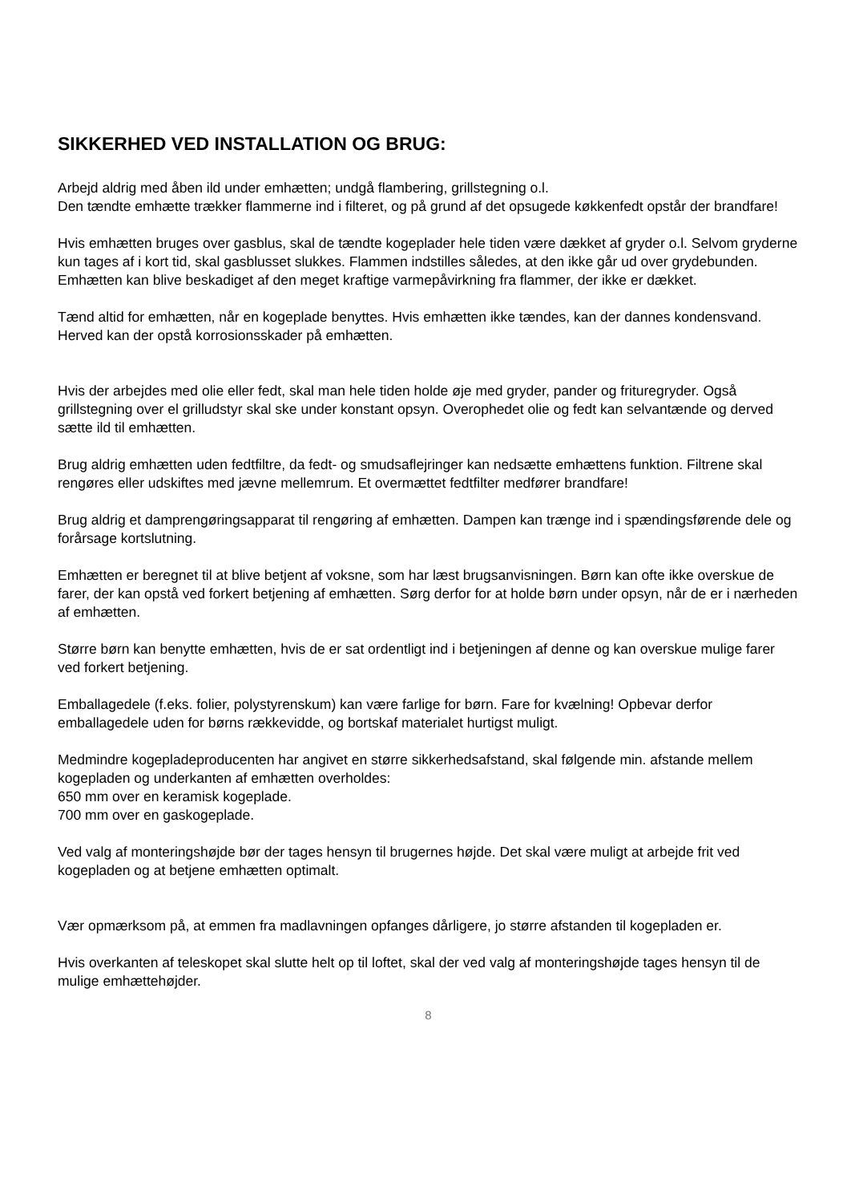SIKKERHED VED INSTALLATION OG BRUG:
Arbejd aldrig med åben ild under emhætten; undgå flambering, grillstegning o.l.
Den tændte emhætte trækker flammerne ind i filteret, og på grund af det opsugede køkkenfedt opstår der brandfare!
Hvis emhætten bruges over gasblus, skal de tændte kogeplader hele tiden være dækket af gryder o.l. Selvom gryderne kun tages af i kort tid, skal gasblusset slukkes. Flammen indstilles således, at den ikke går ud over grydebunden. Emhætten kan blive beskadiget af den meget kraftige varmepåvirkning fra flammer, der ikke er dækket.
Tænd altid for emhætten, når en kogeplade benyttes. Hvis emhætten ikke tændes, kan der dannes kondensvand. Herved kan der opstå korrosionsskader på emhætten.
Hvis der arbejdes med olie eller fedt, skal man hele tiden holde øje med gryder, pander og frituregryder. Også grillstegning over el grilludstyr skal ske under konstant opsyn. Overophedet olie og fedt kan selvantænde og derved sætte ild til emhætten.
Brug aldrig emhætten uden fedtfiltre, da fedt- og smudsaflejringer kan nedsætte emhættens funktion. Filtrene skal rengøres eller udskiftes med jævne mellemrum. Et overmættet fedtfilter medfører brandfare!
Brug aldrig et damprengøringsapparat til rengøring af emhætten. Dampen kan trænge ind i spændingsførende dele og forårsage kortslutning.
Emhætten er beregnet til at blive betjent af voksne, som har læst brugsanvisningen. Børn kan ofte ikke overskue de farer, der kan opstå ved forkert betjening af emhætten. Sørg derfor for at holde børn under opsyn, når de er i nærheden af emhætten.
Større børn kan benytte emhætten, hvis de er sat ordentligt ind i betjeningen af denne og kan overskue mulige farer ved forkert betjening.
Emballagedele (f.eks. folier, polystyrenskum) kan være farlige for børn. Fare for kvælning! Opbevar derfor emballagedele uden for børns rækkevidde, og bortskaf materialet hurtigst muligt.
Medmindre kogepladeproducenten har angivet en større sikkerhedsafstand, skal følgende min. afstande mellem kogepladen og underkanten af emhætten overholdes:
650 mm over en keramisk kogeplade.
700 mm over en gaskogeplade.
Ved valg af monteringshøjde bør der tages hensyn til brugernes højde. Det skal være muligt at arbejde frit ved kogepladen og at betjene emhætten optimalt.
Vær opmærksom på, at emmen fra madlavningen opfanges dårligere, jo større afstanden til kogepladen er.
Hvis overkanten af teleskopet skal slutte helt op til loftet, skal der ved valg af monteringshøjde tages hensyn til de mulige emhættehøjder.
8